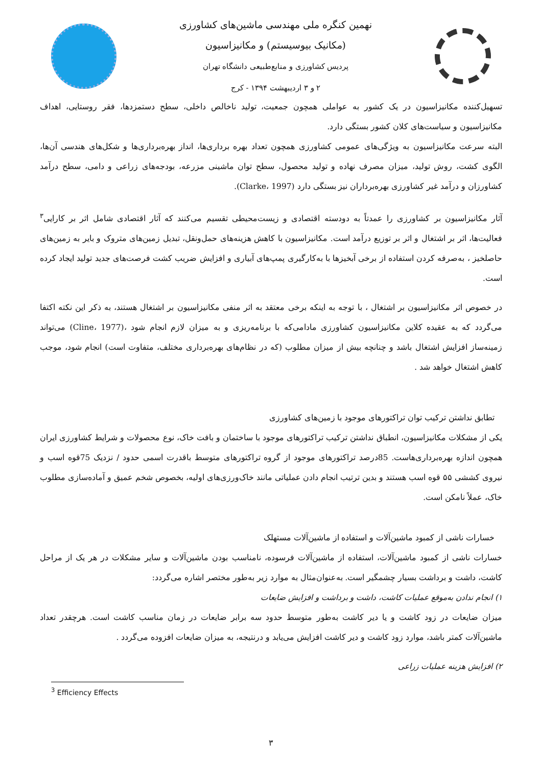نهمین کنگره ملی مهندسی ماشین‌های کشاورزی
(مکانیک بیوسیستم) و مکانیزاسیون
پردیس کشاورزی و منابع‌طبیعی دانشگاه تهران
۲ و ۳ اردیبهشت ۱۳۹۴ - کرج
تسهیل‌کننده مکانیزاسیون در یک کشور به عواملی همچون جمعیت، تولید ناخالص داخلی، سطح دستمزدها، فقر روستایی، اهداف مکانیزاسیون و سیاست‌های کلان کشور بستگی دارد.
البته سرعت مکانیزاسیون به ویژگی‌های عمومی کشاورزی همچون تعداد بهره برداری‌ها، انداز بهره‌برداری‌ها و شکل‌های هندسی آن‌ها، الگوی کشت، روش تولید، میزان مصرف نهاده و تولید محصول، سطح توان ماشینی مزرعه، بودجه‌های زراعی و دامی، سطح درآمد کشاورزان و درآمد غیر کشاورزی بهره‌برداران نیز بستگی دارد (Clarke، 1997).
آثار مکانیزاسیون بر کشاورزی را عمدتاً به دودسته اقتصادی و زیست‌محیطی تقسیم می‌کنند که آثار اقتصادی شامل اثر بر کارایی<sup>۳</sup> فعالیت‌ها، اثر بر اشتغال و اثر بر توزیع درآمد است. مکانیزاسیون با کاهش هزینه‌های حمل‌ونقل، تبدیل زمین‌های متروک و بایر به زمین‌های حاصلخیز ، به‌صرفه کردن استفاده از برخی آبخیزها با به‌کارگیری پمپ‌های آبیاری و افزایش ضریب کشت فرصت‌های جدید تولید ایجاد کرده است.
در خصوص اثر مکانیزاسیون بر اشتغال ، با توجه به اینکه برخی معتقد به اثر منفی مکانیزاسیون بر اشتغال هستند، به ذکر این نکته اکتفا می‌گردد که به عقیده کلاین مکانیزاسیون کشاورزی مادامی‌که با برنامه‌ریزی و به میزان لازم انجام شود ،(Cline، 1977) می‌تواند زمینه‌ساز افزایش اشتغال باشد و چنانچه بیش از میزان مطلوب (که در نظام‌های بهره‌برداری مختلف، متفاوت است) انجام شود، موجب کاهش اشتغال خواهد شد .
تطابق نداشتن ترکیب توان تراکتورهای موجود با زمین‌های کشاورزی
یکی از مشکلات مکانیزاسیون، انطباق نداشتن ترکیب تراکتورهای موجود با ساختمان و بافت خاک، نوع محصولات و شرایط کشاورزی ایران همچون اندازه بهره‌برداری‌هاست. 85درصد تراکتورهای موجود از گروه تراکتورهای متوسط باقدرت اسمی حدود / نزدیک 75قوه اسب و نیروی کششی ۵۵ قوه اسب هستند و بدین ترتیب انجام دادن عملیاتی مانند خاک‌ورزی‌های اولیه، بخصوص شخم عمیق و آماده‌سازی مطلوب خاک، عملاً نامکن است.
خسارات ناشی از کمبود ماشین‌آلات و استفاده از ماشین‌آلات مستهلک
خسارات ناشی از کمبود ماشین‌آلات، استفاده از ماشین‌آلات فرسوده، نامناسب بودن ماشین‌آلات و سایر مشکلات در هر یک از مراحل کاشت، داشت و برداشت بسیار چشمگیر است. به‌عنوان‌مثال به موارد زیر به‌طور مختصر اشاره می‌گردد:
۱) انجام ندادن به‌موقع عملیات کاشت، داشت و برداشت و افزایش ضایعات
میزان ضایعات در زود کاشت و یا دیر کاشت به‌طور متوسط حدود سه برابر ضایعات در زمان مناسب کاشت است. هرچقدر تعداد ماشین‌آلات کمتر باشد، موارد زود کاشت و دیر کاشت افزایش می‌یابد و درنتیجه، به میزان ضایعات افزوده می‌گردد .
۲) افزایش هزینه عملیات زراعی
<sup>3</sup> Efficiency Effects
۳